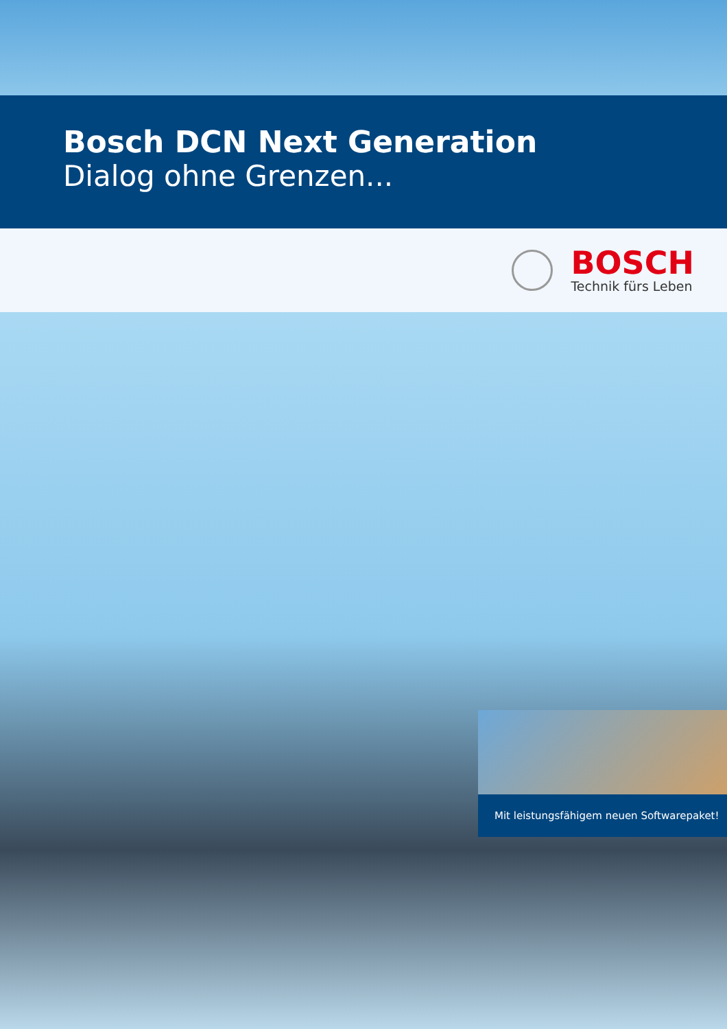Bosch DCN Next Generation
Dialog ohne Grenzen...
BOSCH
Technik fürs Leben
Mit leistungsfähigem neuen Softwarepaket!